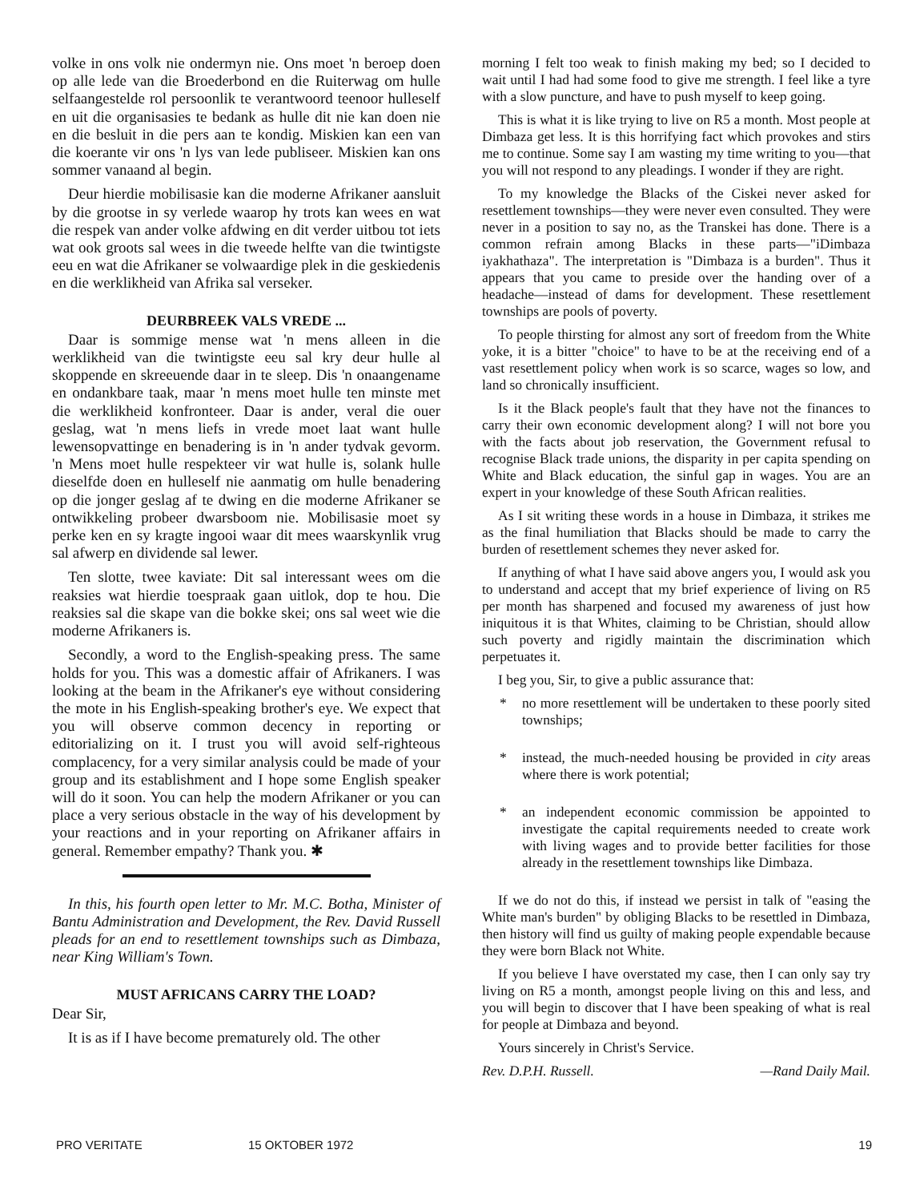volke in ons volk nie ondermyn nie. Ons moet 'n beroep doen op alle lede van die Broederbond en die Ruiterwag om hulle selfaangestelde rol persoonlik te verantwoord teenoor hulleself en uit die organisasies te bedank as hulle dit nie kan doen nie en die besluit in die pers aan te kondig. Miskien kan een van die koerante vir ons 'n lys van lede publiseer. Miskien kan ons sommer vanaand al begin.
Deur hierdie mobilisasie kan die moderne Afrikaner aansluit by die grootse in sy verlede waarop hy trots kan wees en wat die respek van ander volke afdwing en dit verder uitbou tot iets wat ook groots sal wees in die tweede helfte van die twintigste eeu en wat die Afrikaner se volwaardige plek in die geskiedenis en die werklikheid van Afrika sal verseker.
DEURBREEK VALS VREDE ...
Daar is sommige mense wat 'n mens alleen in die werklikheid van die twintigste eeu sal kry deur hulle al skoppende en skreeuende daar in te sleep. Dis 'n onaangename en ondankbare taak, maar 'n mens moet hulle ten minste met die werklikheid konfronteer. Daar is ander, veral die ouer geslag, wat 'n mens liefs in vrede moet laat want hulle lewensopvattinge en benadering is in 'n ander tydvak gevorm. 'n Mens moet hulle respekteer vir wat hulle is, solank hulle dieselfde doen en hulleself nie aanmatig om hulle benadering op die jonger geslag af te dwing en die moderne Afrikaner se ontwikkeling probeer dwarsboom nie. Mobilisasie moet sy perke ken en sy kragte ingooi waar dit mees waarskynlik vrug sal afwerp en dividende sal lewer.
Ten slotte, twee kaviate: Dit sal interessant wees om die reaksies wat hierdie toespraak gaan uitlok, dop te hou. Die reaksies sal die skape van die bokke skei; ons sal weet wie die moderne Afrikaners is.
Secondly, a word to the English-speaking press. The same holds for you. This was a domestic affair of Afrikaners. I was looking at the beam in the Afrikaner's eye without considering the mote in his English-speaking brother's eye. We expect that you will observe common decency in reporting or editorializing on it. I trust you will avoid self-righteous complacency, for a very similar analysis could be made of your group and its establishment and I hope some English speaker will do it soon. You can help the modern Afrikaner or you can place a very serious obstacle in the way of his development by your reactions and in your reporting on Afrikaner affairs in general. Remember empathy? Thank you. ✱
In this, his fourth open letter to Mr. M.C. Botha, Minister of Bantu Administration and Development, the Rev. David Russell pleads for an end to resettlement townships such as Dimbaza, near King William's Town.
MUST AFRICANS CARRY THE LOAD?
Dear Sir,
It is as if I have become prematurely old. The other
morning I felt too weak to finish making my bed; so I decided to wait until I had had some food to give me strength. I feel like a tyre with a slow puncture, and have to push myself to keep going.
This is what it is like trying to live on R5 a month. Most people at Dimbaza get less. It is this horrifying fact which provokes and stirs me to continue. Some say I am wasting my time writing to you—that you will not respond to any pleadings. I wonder if they are right.
To my knowledge the Blacks of the Ciskei never asked for resettlement townships—they were never even consulted. They were never in a position to say no, as the Transkei has done. There is a common refrain among Blacks in these parts—"iDimbaza iyakhathaza". The interpretation is "Dimbaza is a burden". Thus it appears that you came to preside over the handing over of a headache—instead of dams for development. These resettlement townships are pools of poverty.
To people thirsting for almost any sort of freedom from the White yoke, it is a bitter "choice" to have to be at the receiving end of a vast resettlement policy when work is so scarce, wages so low, and land so chronically insufficient.
Is it the Black people's fault that they have not the finances to carry their own economic development along? I will not bore you with the facts about job reservation, the Government refusal to recognise Black trade unions, the disparity in per capita spending on White and Black education, the sinful gap in wages. You are an expert in your knowledge of these South African realities.
As I sit writing these words in a house in Dimbaza, it strikes me as the final humiliation that Blacks should be made to carry the burden of resettlement schemes they never asked for.
If anything of what I have said above angers you, I would ask you to understand and accept that my brief experience of living on R5 per month has sharpened and focused my awareness of just how iniquitous it is that Whites, claiming to be Christian, should allow such poverty and rigidly maintain the discrimination which perpetuates it.
I beg you, Sir, to give a public assurance that:
* no more resettlement will be undertaken to these poorly sited townships;
* instead, the much-needed housing be provided in city areas where there is work potential;
* an independent economic commission be appointed to investigate the capital requirements needed to create work with living wages and to provide better facilities for those already in the resettlement townships like Dimbaza.
If we do not do this, if instead we persist in talk of "easing the White man's burden" by obliging Blacks to be resettled in Dimbaza, then history will find us guilty of making people expendable because they were born Black not White.
If you believe I have overstated my case, then I can only say try living on R5 a month, amongst people living on this and less, and you will begin to discover that I have been speaking of what is real for people at Dimbaza and beyond.
Yours sincerely in Christ's Service.
Rev. D.P.H. Russell. —Rand Daily Mail.
PRO VERITATE 15 OKTOBER 1972 19